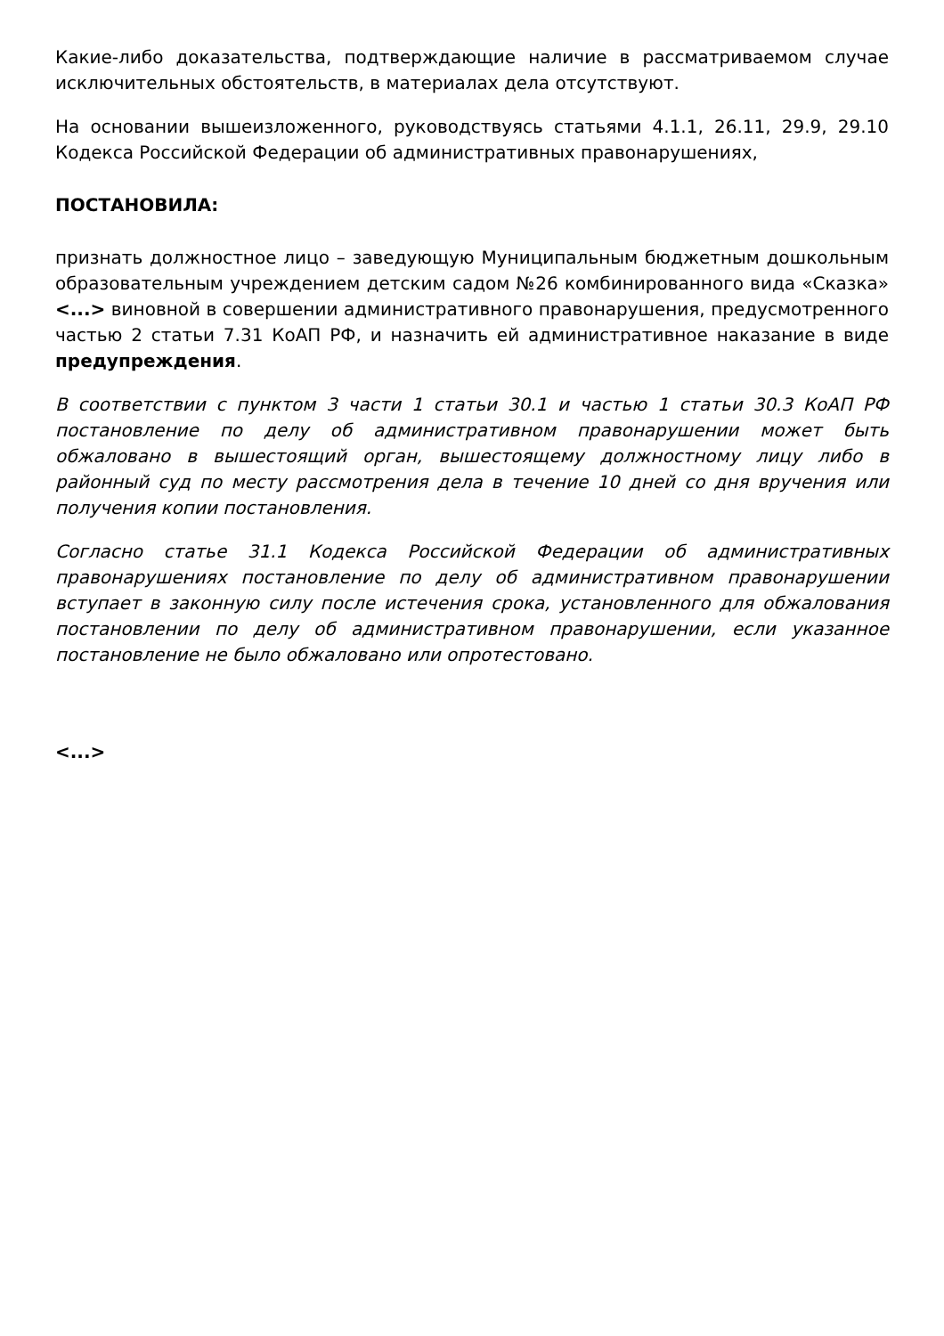Какие-либо доказательства, подтверждающие наличие в рассматриваемом случае исключительных обстоятельств, в материалах дела отсутствуют.
На основании вышеизложенного, руководствуясь статьями 4.1.1, 26.11, 29.9, 29.10 Кодекса Российской Федерации об административных правонарушениях,
ПОСТАНОВИЛА:
признать должностное лицо – заведующую Муниципальным бюджетным дошкольным образовательным учреждением детским садом №26 комбинированного вида «Сказка» <...> виновной в совершении административного правонарушения, предусмотренного частью 2 статьи 7.31 КоАП РФ, и назначить ей административное наказание в виде предупреждения.
В соответствии с пунктом 3 части 1 статьи 30.1 и частью 1 статьи 30.3 КоАП РФ постановление по делу об административном правонарушении может быть обжаловано в вышестоящий орган, вышестоящему должностному лицу либо в районный суд по месту рассмотрения дела в течение 10 дней со дня вручения или получения копии постановления.
Согласно статье 31.1 Кодекса Российской Федерации об административных правонарушениях постановление по делу об административном правонарушении вступает в законную силу после истечения срока, установленного для обжалования постановлении по делу об административном правонарушении, если указанное постановление не было обжаловано или опротестовано.
<...>